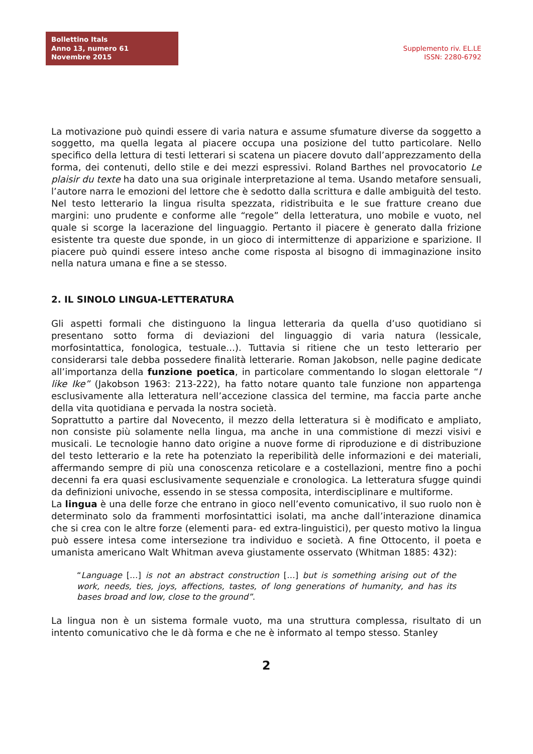Bollettino Itals
Anno 13, numero 61
Novembre 2015
Supplemento riv. EL.LE
ISSN: 2280-6792
La motivazione può quindi essere di varia natura e assume sfumature diverse da soggetto a soggetto, ma quella legata al piacere occupa una posizione del tutto particolare. Nello specifico della lettura di testi letterari si scatena un piacere dovuto dall’apprezzamento della forma, dei contenuti, dello stile e dei mezzi espressivi. Roland Barthes nel provocatorio Le plaisir du texte ha dato una sua originale interpretazione al tema. Usando metafore sensuali, l’autore narra le emozioni del lettore che è sedotto dalla scrittura e dalle ambiguità del testo. Nel testo letterario la lingua risulta spezzata, ridistribuita e le sue fratture creano due margini: uno prudente e conforme alle “regole” della letteratura, uno mobile e vuoto, nel quale si scorge la lacerazione del linguaggio. Pertanto il piacere è generato dalla frizione esistente tra queste due sponde, in un gioco di intermittenze di apparizione e sparizione. Il piacere può quindi essere inteso anche come risposta al bisogno di immaginazione insito nella natura umana e fine a se stesso.
2. IL SINOLO LINGUA-LETTERATURA
Gli aspetti formali che distinguono la lingua letteraria da quella d’uso quotidiano si presentano sotto forma di deviazioni del linguaggio di varia natura (lessicale, morfosintattica, fonologica, testuale...). Tuttavia si ritiene che un testo letterario per considerarsi tale debba possedere finalità letterarie. Roman Jakobson, nelle pagine dedicate all’importanza della funzione poetica, in particolare commentando lo slogan elettorale “I like Ike” (Jakobson 1963: 213-222), ha fatto notare quanto tale funzione non appartenga esclusivamente alla letteratura nell’accezione classica del termine, ma faccia parte anche della vita quotidiana e pervada la nostra società.
Soprattutto a partire dal Novecento, il mezzo della letteratura si è modificato e ampliato, non consiste più solamente nella lingua, ma anche in una commistione di mezzi visivi e musicali. Le tecnologie hanno dato origine a nuove forme di riproduzione e di distribuzione del testo letterario e la rete ha potenziato la reperibilità delle informazioni e dei materiali, affermando sempre di più una conoscenza reticolare e a costellazioni, mentre fino a pochi decenni fa era quasi esclusivamente sequenziale e cronologica. La letteratura sfugge quindi da definizioni univoche, essendo in se stessa composita, interdisciplinare e multiforme.
La lingua è una delle forze che entrano in gioco nell’evento comunicativo, il suo ruolo non è determinato solo da frammenti morfosintattici isolati, ma anche dall’interazione dinamica che si crea con le altre forze (elementi para- ed extra-linguistici), per questo motivo la lingua può essere intesa come intersezione tra individuo e società. A fine Ottocento, il poeta e umanista americano Walt Whitman aveva giustamente osservato (Whitman 1885: 432):
“Language […] is not an abstract construction […] but is something arising out of the work, needs, ties, joys, affections, tastes, of long generations of humanity, and has its bases broad and low, close to the ground”.
La lingua non è un sistema formale vuoto, ma una struttura complessa, risultato di un intento comunicativo che le dà forma e che ne è informato al tempo stesso. Stanley
2